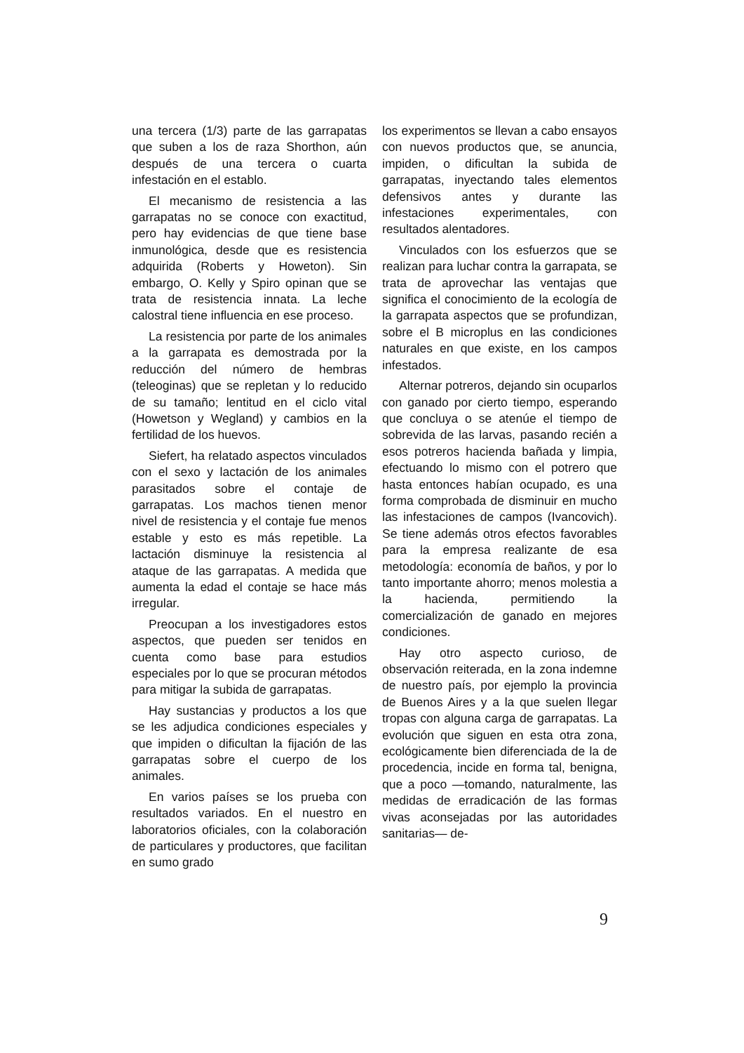una tercera (1/3) parte de las garrapatas que suben a los de raza Shorthon, aún después de una tercera o cuarta infestación en el establo.
El mecanismo de resistencia a las garrapatas no se conoce con exactitud, pero hay evidencias de que tiene base inmunológica, desde que es resistencia adquirida (Roberts y Howeton). Sin embargo, O. Kelly y Spiro opinan que se trata de resistencia innata. La leche calostral tiene influencia en ese proceso.
La resistencia por parte de los animales a la garrapata es demostrada por la reducción del número de hembras (teleoginas) que se repletan y lo reducido de su tamaño; lentitud en el ciclo vital (Howetson y Wegland) y cambios en la fertilidad de los huevos.
Siefert, ha relatado aspectos vinculados con el sexo y lactación de los animales parasitados sobre el contaje de garrapatas. Los machos tienen menor nivel de resistencia y el contaje fue menos estable y esto es más repetible. La lactación disminuye la resistencia al ataque de las garrapatas. A medida que aumenta la edad el contaje se hace más irregular.
Preocupan a los investigadores estos aspectos, que pueden ser tenidos en cuenta como base para estudios especiales por lo que se procuran métodos para mitigar la subida de garrapatas.
Hay sustancias y productos a los que se les adjudica condiciones especiales y que impiden o dificultan la fijación de las garrapatas sobre el cuerpo de los animales.
En varios países se los prueba con resultados variados. En el nuestro en laboratorios oficiales, con la colaboración de particulares y productores, que facilitan en sumo grado
los experimentos se llevan a cabo ensayos con nuevos productos que, se anuncia, impiden, o dificultan la subida de garrapatas, inyectando tales elementos defensivos antes y durante las infestaciones experimentales, con resultados alentadores.
Vinculados con los esfuerzos que se realizan para luchar contra la garrapata, se trata de aprovechar las ventajas que significa el conocimiento de la ecología de la garrapata aspectos que se profundizan, sobre el B microplus en las condiciones naturales en que existe, en los campos infestados.
Alternar potreros, dejando sin ocuparlos con ganado por cierto tiempo, esperando que concluya o se atenúe el tiempo de sobrevida de las larvas, pasando recién a esos potreros hacienda bañada y limpia, efectuando lo mismo con el potrero que hasta entonces habían ocupado, es una forma comprobada de disminuir en mucho las infestaciones de campos (Ivancovich). Se tiene además otros efectos favorables para la empresa realizante de esa metodología: economía de baños, y por lo tanto importante ahorro; menos molestia a la hacienda, permitiendo la comercialización de ganado en mejores condiciones.
Hay otro aspecto curioso, de observación reiterada, en la zona indemne de nuestro país, por ejemplo la provincia de Buenos Aires y a la que suelen llegar tropas con alguna carga de garrapatas. La evolución que siguen en esta otra zona, ecológicamente bien diferenciada de la de procedencia, incide en forma tal, benigna, que a poco —tomando, naturalmente, las medidas de erradicación de las formas vivas aconsejadas por las autoridades sanitarias— de-
9